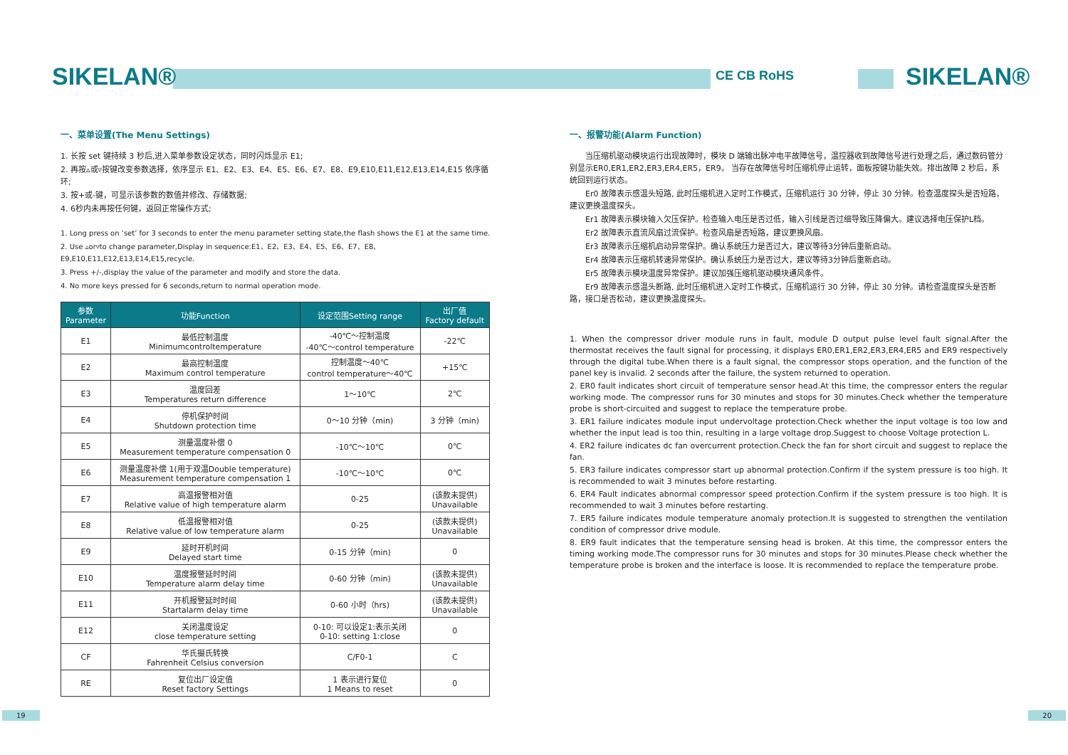SIKELAN® CE CB RoHS SIKELAN®
一、菜单设置(The Menu Settings)
1. 长按 set 键持续 3 秒后,进入菜单参数设定状态，同时闪烁显示 E1;
2. 再按▵或▿按键改变参数选择，依序显示 E1、E2、E3、E4、E5、E6、E7、E8、E9,E10,E11,E12,E13,E14,E15 依序循环;
3. 按+或-键，可显示该参数的数值并修改、存储数据;
4. 6秒内未再按任何键，返回正常操作方式;
1. Long press on ‘set’ for 3 seconds to enter the menu parameter setting state,the flash shows the E1 at the same time.
2. Use ▵or▿to change parameter,Display in sequence:E1、E2、E3、E4、E5、E6、E7、E8、E9,E10,E11,E12,E13,E14,E15,recycle.
3. Press +/-,display the value of the parameter and modify and store the data.
4. No more keys pressed for 6 seconds,return to normal operation mode.
| 参数 Parameter | 功能Function | 设定范围Setting range | 出厂值 Factory default |
| --- | --- | --- | --- |
| E1 | 最低控制温度 Minimumcontroltemperature | -40℃～控制温度 -40℃～control temperature | -22℃ |
| E2 | 最高控制温度 Maximum control temperature | 控制温度～40℃ control temperature～40℃ | +15℃ |
| E3 | 温度回差 Temperatures return difference | 1～10℃ | 2℃ |
| E4 | 停机保护时间 Shutdown protection time | 0～10 分钟（min) | 3 分钟（min) |
| E5 | 测量温度补偿 0 Measurement temperature compensation 0 | -10℃～10℃ | 0℃ |
| E6 | 测量温度补偿 1(用于双温Double temperature) Measurement temperature compensation 1 | -10℃～10℃ | 0℃ |
| E7 | 高温报警相对值 Relative value of high temperature alarm | 0-25 | (该款未提供) Unavailable |
| E8 | 低温报警相对值 Relative value of low temperature alarm | 0-25 | (该款未提供) Unavailable |
| E9 | 延时开机时间 Delayed start time | 0-15 分钟（min) | 0 |
| E10 | 温度报警延时时间 Temperature alarm delay time | 0-60 分钟（min) | (该款未提供) Unavailable |
| E11 | 开机报警延时时间 Startalarm delay time | 0-60 小时（hrs) | (该款未提供) Unavailable |
| E12 | 关闭温度设定 close temperature setting | 0-10: 可以设定1:表示关闭 0-10: setting 1:close | 0 |
| CF | 华氏摄氏转换 Fahrenheit Celsius conversion | C/F0-1 | C |
| RE | 复位出厂设定值 Reset factory Settings | 1 表示进行复位 1 Means to reset | 0 |
一、报警功能(Alarm Function)
　　当压缩机驱动模块运行出现故障时，模块 D 端输出脉冲电平故障信号，温控器收到故障信号进行处理之后，通过数码管分别显示ER0,ER1,ER2,ER3,ER4,ER5，ER9。 当存在故障信号时压缩机停止运转，面板按键功能失效。排出故障 2 秒后，系统回到运行状态。
　　Er0 故障表示感温头短路, 此时压缩机进入定时工作模式，压缩机运行 30 分钟，停止 30 分钟。检查温度探头是否短路，建议更换温度探头。
　　Er1 故障表示模块输入欠压保护。检查输入电压是否过低，输入引线是否过细导致压降偏大。建议选择电压保护L档。
　　Er2 故障表示直流风扇过流保护。检查风扇是否短路，建议更换风扇。
　　Er3 故障表示压缩机启动异常保护。确认系统压力是否过大，建议等待3分钟后重新启动。
　　Er4 故障表示压缩机转速异常保护。确认系统压力是否过大，建议等待3分钟后重新启动。
　　Er5 故障表示模块温度异常保护。建议加强压缩机驱动模块通风条件。
　　Er9 故障表示感温头断路, 此时压缩机进入定时工作模式，压缩机运行 30 分钟，停止 30 分钟。请检查温度探头是否断路，接口是否松动，建议更换温度探头。
1. When the compressor driver module runs in fault, module D output pulse level fault signal.After the thermostat receives the fault signal for processing, it displays ER0,ER1,ER2,ER3,ER4,ER5 and ER9 respectively through the digital tube.When there is a fault signal, the compressor stops operation, and the function of the panel key is invalid. 2 seconds after the failure, the system returned to operation.
2. ER0 fault indicates short circuit of temperature sensor head.At this time, the compressor enters the regular working mode. The compressor runs for 30 minutes and stops for 30 minutes.Check whether the temperature probe is short-circuited and suggest to replace the temperature probe.
3. ER1 failure indicates module input undervoltage protection.Check whether the input voltage is too low and whether the input lead is too thin, resulting in a large voltage drop.Suggest to choose Voltage protection L.
4. ER2 failure indicates dc fan overcurrent protection.Check the fan for short circuit and suggest to replace the fan.
5. ER3 failure indicates compressor start up abnormal protection.Confirm if the system pressure is too high. It is recommended to wait 3 minutes before restarting.
6. ER4 Fault indicates abnormal compressor speed protection.Confirm if the system pressure is too high. It is recommended to wait 3 minutes before restarting.
7. ER5 failure indicates module temperature anomaly protection.It is suggested to strengthen the ventilation condition of compressor drive module.
8. ER9 fault indicates that the temperature sensing head is broken. At this time, the compressor enters the timing working mode.The compressor runs for 30 minutes and stops for 30 minutes.Please check whether the temperature probe is broken and the interface is loose. It is recommended to replace the temperature probe.
19 20